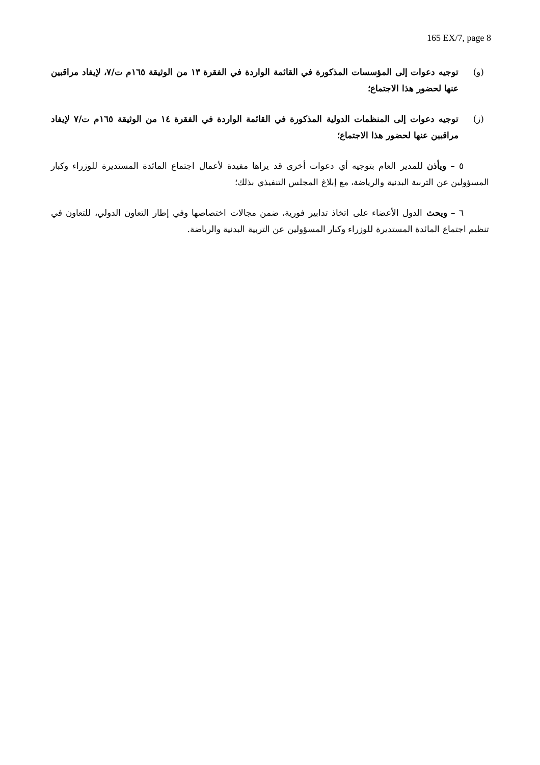165 EX/7, page 8
(و) توجيه دعوات إلى المؤسسات المذكورة في القائمة الواردة في الفقرة ١٣ من الوثيقة ١٦٥م ت/٧، لإيفاد مراقبين عنها لحضور هذا الاجتماع؛
(ز) توجيه دعوات إلى المنظمات الدولية المذكورة في القائمة الواردة في الفقرة ١٤ من الوثيقة ١٦٥م ت/٧ لإيفاد مراقبين عنها لحضور هذا الاجتماع؛
٥ – ويأذن للمدير العام بتوجيه أي دعوات أخرى قد يراها مفيدة لأعمال اجتماع المائدة المستديرة للوزراء وكبار المسؤولين عن التربية البدنية والرياضة، مع إبلاغ المجلس التنفيذي بذلك؛
٦ – ويحث الدول الأعضاء على اتخاذ تدابير فورية، ضمن مجالات اختصاصها وفي إطار التعاون الدولي، للتعاون في تنظيم اجتماع المائدة المستديرة للوزراء وكبار المسؤولين عن التربية البدنية والرياضة.